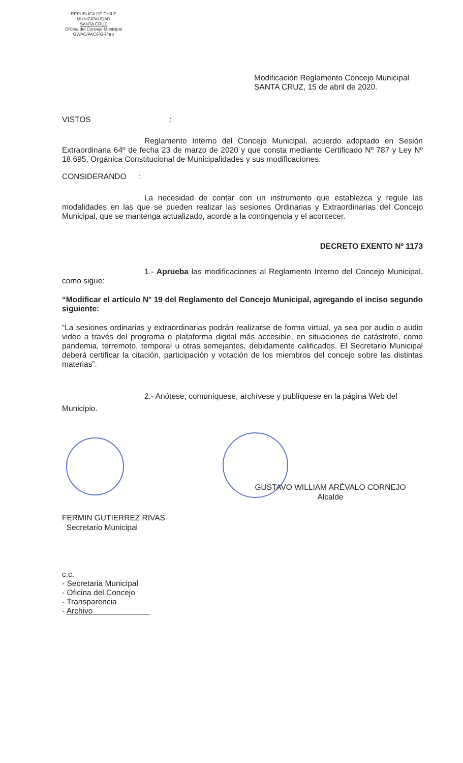REPUBLICA DE CHILE
MUNICIPALIDAD
SANTA CRUZ
Oficina del Concejo Municipal
GWAC/PAC/FGR/nro
Modificación Reglamento Concejo Municipal
SANTA CRUZ, 15 de abril de 2020.
VISTOS :
Reglamento Interno del Concejo Municipal, acuerdo adoptado en Sesión Extraordinaria 64º de fecha 23 de marzo de 2020 y que consta mediante Certificado Nº 787 y Ley Nº 18.695, Orgánica Constitucional de Municipalidades y sus modificaciones.
CONSIDERANDO :
La necesidad de contar con un instrumento que establezca y regule las modalidades en las que se pueden realizar las sesiones Ordinarias y Extraordinarias del Concejo Municipal, que se mantenga actualizado, acorde a la contingencia y el acontecer.
DECRETO EXENTO Nº 1173
1.- Aprueba las modificaciones al Reglamento Interno del Concejo Municipal, como sigue:
“Modificar el artículo N° 19 del Reglamento del Concejo Municipal, agregando el inciso segundo siguiente:
“La sesiones ordinarias y extraordinarias podrán realizarse de forma virtual, ya sea por audio o audio video a través del programa o plataforma digital más accesible, en situaciones de catástrofe, como pandemia, terremoto, temporal u otras semejantes, debidamente calificados. El Secretario Municipal deberá certificar la citación, participación y votación de los miembros del concejo sobre las distintas materias”.
2.- Anótese, comuníquese, archívese y publíquese en la página Web del
Municipio.
GUSTAVO WILLIAM ARÉVALO CORNEJO
Alcalde
FERMIN GUTIERREZ RIVAS
Secretario Municipal
c.c.
- Secretaria Municipal
- Oficina del Concejo
- Transparencia
- Archivo